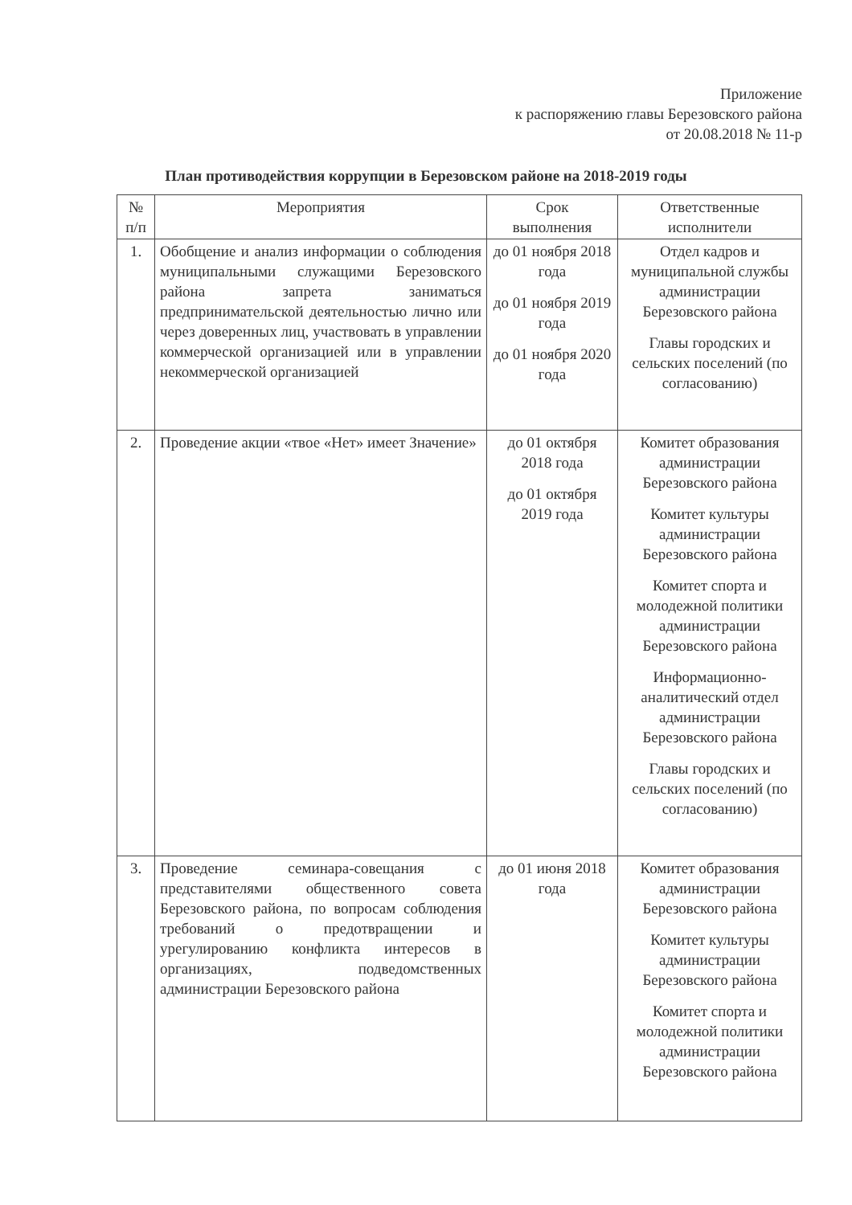Приложение
к распоряжению главы Березовского района
от 20.08.2018 № 11-р
План противодействия коррупции в Березовском районе на 2018-2019 годы
| № п/п | Мероприятия | Срок выполнения | Ответственные исполнители |
| --- | --- | --- | --- |
| 1. | Обобщение и анализ информации о соблюдения муниципальными служащими Березовского района запрета заниматься предпринимательской деятельностью лично или через доверенных лиц, участвовать в управлении коммерческой организацией или в управлении некоммерческой организацией | до 01 ноября 2018 года до 01 ноября 2019 года до 01 ноября 2020 года | Отдел кадров и муниципальной службы администрации Березовского района Главы городских и сельских поселений (по согласованию) |
| 2. | Проведение акции «твое «Нет» имеет Значение» | до 01 октября 2018 года до 01 октября 2019 года | Комитет образования администрации Березовского района Комитет культуры администрации Березовского района Комитет спорта и молодежной политики администрации Березовского района Информационно-аналитический отдел администрации Березовского района Главы городских и сельских поселений (по согласованию) |
| 3. | Проведение семинара-совещания с представителями общественного совета Березовского района, по вопросам соблюдения требований о предотвращении и урегулированию конфликта интересов в организациях, подведомственных администрации Березовского района | до 01 июня 2018 года | Комитет образования администрации Березовского района Комитет культуры администрации Березовского района Комитет спорта и молодежной политики администрации Березовского района |